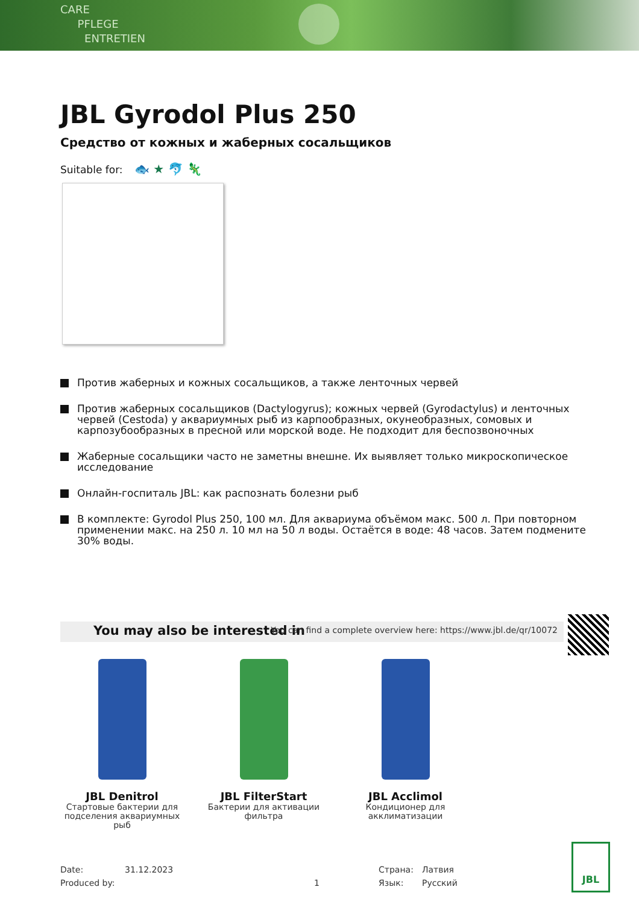CARE
PFLEGE
ENTRETIEN
JBL Gyrodol Plus 250
Средство от кожных и жаберных сосальщиков
Suitable for: 🐟 ★ 🐬 🦎
Против жаберных и кожных сосальщиков, а также ленточных червей
Против жаберных сосальщиков (Dactylogyrus); кожных червей (Gyrodactylus) и ленточных червей (Cestoda) у аквариумных рыб из карпообразных, окунеобразных, сомовых и карпозубообразных в пресной или морской воде. Не подходит для беспозвоночных
Жаберные сосальщики часто не заметны внешне. Их выявляет только микроскопическое исследование
Онлайн-госпиталь JBL: как распознать болезни рыб
В комплекте: Gyrodol Plus 250, 100 мл. Для аквариума объёмом макс. 500 л. При повторном применении макс. на 250 л. 10 мл на 50 л воды. Остаётся в воде: 48 часов. Затем подмените 30% воды.
You may also be interested in You can find a complete overview here: https://www.jbl.de/qr/10072
JBL Denitrol
Стартовые бактерии для подселения аквариумных рыб
JBL FilterStart
Бактерии для активации фильтра
JBL Acclimol
Кондиционер для акклиматизации
Date: 31.12.2023 Страна: Латвия
Produced by: 1 Язык: Русский
JBL